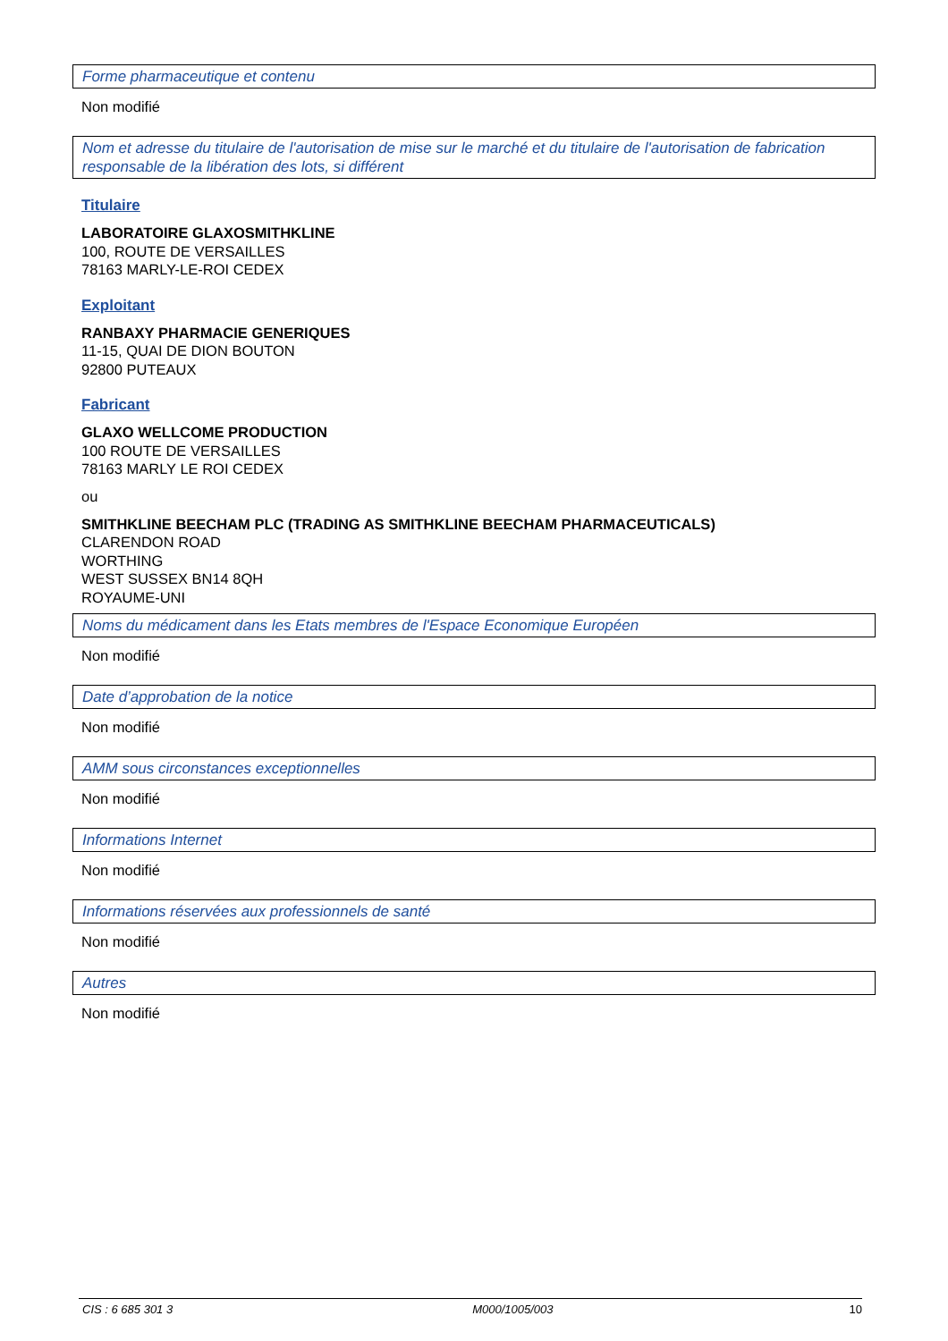Forme pharmaceutique et contenu
Non modifié
Nom et adresse du titulaire de l'autorisation de mise sur le marché et du titulaire de l'autorisation de fabrication responsable de la libération des lots, si différent
Titulaire
LABORATOIRE GLAXOSMITHKLINE
100, ROUTE DE VERSAILLES
78163 MARLY-LE-ROI CEDEX
Exploitant
RANBAXY PHARMACIE GENERIQUES
11-15, QUAI DE DION BOUTON
92800 PUTEAUX
Fabricant
GLAXO WELLCOME PRODUCTION
100 ROUTE DE VERSAILLES
78163 MARLY LE ROI CEDEX
ou
SMITHKLINE BEECHAM PLC (TRADING AS SMITHKLINE BEECHAM PHARMACEUTICALS)
CLARENDON ROAD
WORTHING
WEST SUSSEX BN14 8QH
ROYAUME-UNI
Noms du médicament dans les Etats membres de l'Espace Economique Européen
Non modifié
Date d’approbation de la notice
Non modifié
AMM sous circonstances exceptionnelles
Non modifié
Informations Internet
Non modifié
Informations réservées aux professionnels de santé
Non modifié
Autres
Non modifié
CIS : 6 685 301 3 M000/1005/003 10